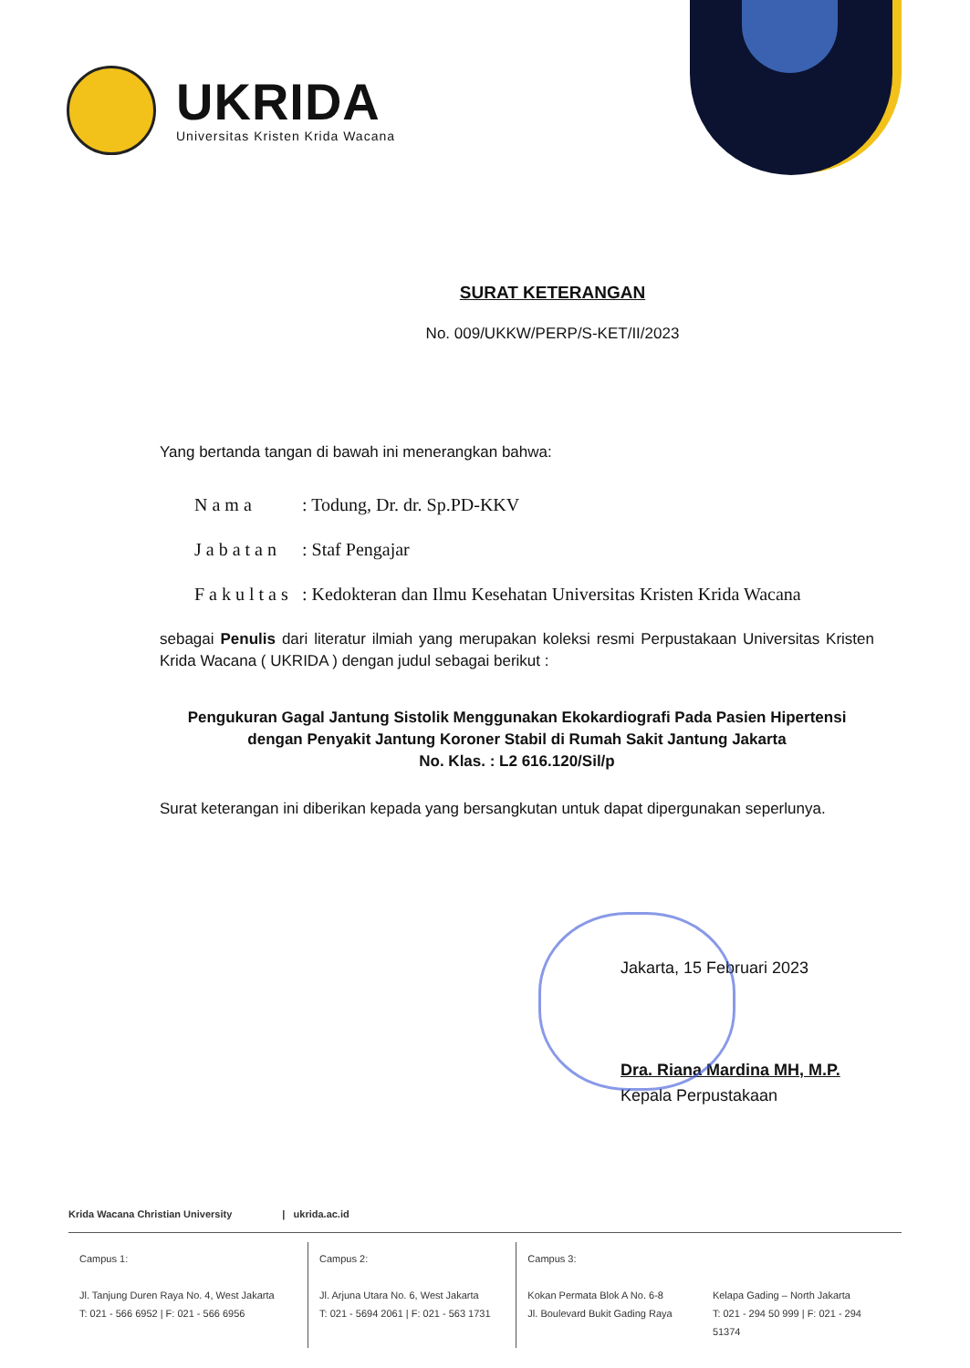UKRIDA
Universitas Kristen Krida Wacana
SURAT KETERANGAN
No. 009/UKKW/PERP/S-KET/II/2023
Yang bertanda tangan di bawah ini menerangkan bahwa:
Nama: Todung, Dr. dr. Sp.PD-KKV
Jabatan: Staf Pengajar
Fakultas: Kedokteran dan Ilmu Kesehatan Universitas Kristen Krida Wacana
sebagai Penulis dari literatur ilmiah yang merupakan koleksi resmi Perpustakaan Universitas Kristen Krida Wacana ( UKRIDA ) dengan judul sebagai berikut :
Pengukuran Gagal Jantung Sistolik Menggunakan Ekokardiografi Pada Pasien Hipertensi
dengan Penyakit Jantung Koroner Stabil di Rumah Sakit Jantung Jakarta
No. Klas. : L2 616.120/Sil/p
Surat keterangan ini diberikan kepada yang bersangkutan untuk dapat dipergunakan seperlunya.
Jakarta, 15 Februari 2023
Dra. Riana Mardina MH, M.P.
Kepala Perpustakaan
Krida Wacana Christian University | ukrida.ac.id
Campus 1:
Jl. Tanjung Duren Raya No. 4, West Jakarta
T: 021 - 566 6952 | F: 021 - 566 6956
Campus 2:
Jl. Arjuna Utara No. 6, West Jakarta
T: 021 - 5694 2061 | F: 021 - 563 1731
Campus 3:
Kokan Permata Blok A No. 6-8
Jl. Boulevard Bukit Gading Raya
Kelapa Gading – North Jakarta
T: 021 - 294 50 999 | F: 021 - 294 51374